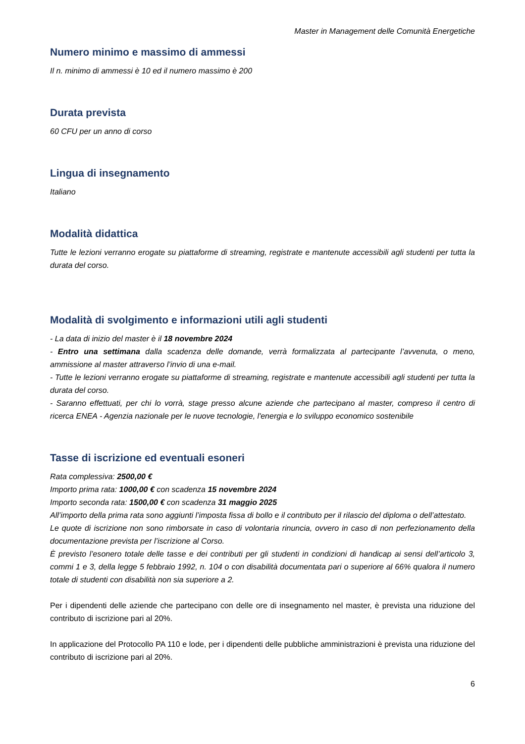Master in Management delle Comunità Energetiche
Numero minimo e massimo di ammessi
Il n. minimo di ammessi è 10 ed il numero massimo è 200
Durata prevista
60 CFU per un anno di corso
Lingua di insegnamento
Italiano
Modalità didattica
Tutte le lezioni verranno erogate su piattaforme di streaming, registrate e mantenute accessibili agli studenti per tutta la durata del corso.
Modalità di svolgimento e informazioni utili agli studenti
- La data di inizio del master è il 18 novembre 2024
- Entro una settimana dalla scadenza delle domande, verrà formalizzata al partecipante l’avvenuta, o meno, ammissione al master attraverso l’invio di una e-mail.
- Tutte le lezioni verranno erogate su piattaforme di streaming, registrate e mantenute accessibili agli studenti per tutta la durata del corso.
- Saranno effettuati, per chi lo vorrà, stage presso alcune aziende che partecipano al master, compreso il centro di ricerca ENEA - Agenzia nazionale per le nuove tecnologie, l'energia e lo sviluppo economico sostenibile
Tasse di iscrizione ed eventuali esoneri
Rata complessiva: 2500,00 €
Importo prima rata: 1000,00 € con scadenza 15 novembre 2024
Importo seconda rata: 1500,00 € con scadenza 31 maggio 2025
All’importo della prima rata sono aggiunti l’imposta fissa di bollo e il contributo per il rilascio del diploma o dell’attestato.
Le quote di iscrizione non sono rimborsate in caso di volontaria rinuncia, ovvero in caso di non perfezionamento della documentazione prevista per l’iscrizione al Corso.
È previsto l’esonero totale delle tasse e dei contributi per gli studenti in condizioni di handicap ai sensi dell’articolo 3, commi 1 e 3, della legge 5 febbraio 1992, n. 104 o con disabilità documentata pari o superiore al 66% qualora il numero totale di studenti con disabilità non sia superiore a 2.
Per i dipendenti delle aziende che partecipano con delle ore di insegnamento nel master, è prevista una riduzione del contributo di iscrizione pari al 20%.
In applicazione del Protocollo PA 110 e lode, per i dipendenti delle pubbliche amministrazioni è prevista una riduzione del contributo di iscrizione pari al 20%.
6